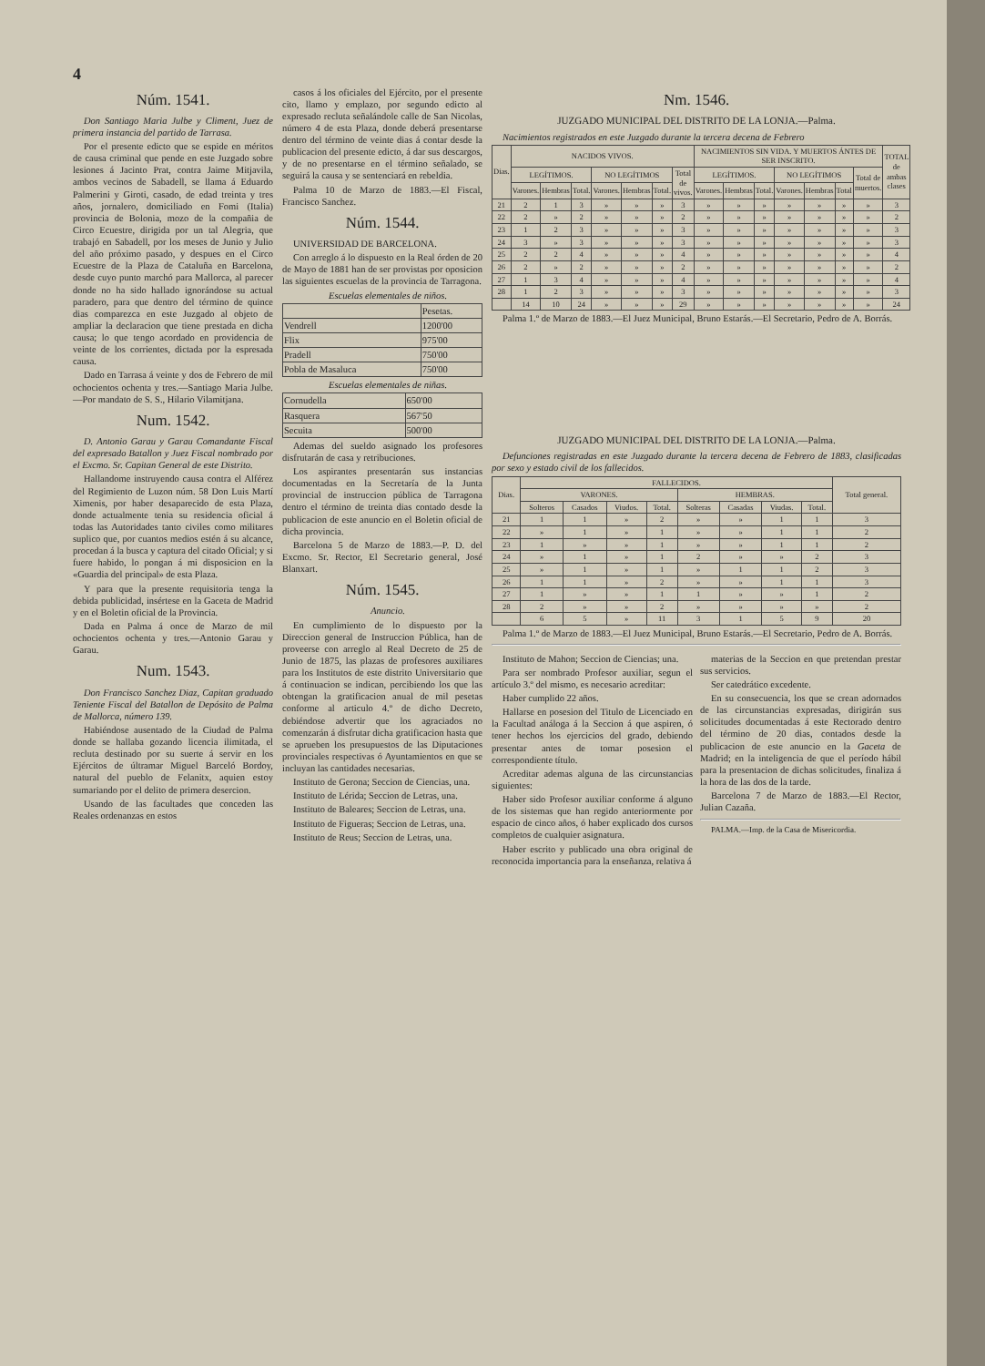4
Núm. 1541.
Don Santiago Maria Julbe y Climent, Juez de primera instancia del partido de Tarrasa.
Por el presente edicto que se espide en méritos de causa criminal que pende en este Juzgado sobre lesiones á Jacinto Prat, contra Jaime Mitjavila, ambos vecinos de Sabadell, se llama á Eduardo Palmerini y Giroti, casado, de edad treinta y tres años, jornalero, domiciliado en Fomi (Italia) provincia de Bolonia, mozo de la compañia de Circo Ecuestre, dirigida por un tal Alegria, que trabajó en Sabadell, por los meses de Junio y Julio del año próximo pasado, y despues en el Circo Ecuestre de la Plaza de Cataluña en Barcelona, desde cuyo punto marchó para Mallorca, al parecer donde no ha sido hallado ignorándose su actual paradero, para que dentro del término de quince dias comparezca en este Juzgado al objeto de ampliar la declaracion que tiene prestada en dicha causa; lo que tengo acordado en providencia de veinte de los corrientes, dictada por la espresada causa.
Dado en Tarrasa á veinte y dos de Febrero de mil ochocientos ochenta y tres.—Santiago Maria Julbe.—Por mandato de S. S., Hilario Vilamitjana.
Num. 1542.
D. Antonio Garau y Garau Comandante Fiscal del expresado Batallon y Juez Fiscal nombrado por el Excmo. Sr. Capitan General de este Distrito.
Hallandome instruyendo causa contra el Alférez del Regimiento de Luzon núm. 58 Don Luis Martí Ximenis, por haber desaparecido de esta Plaza, donde actualmente tenia su residencia oficial á todas las Autoridades tanto civiles como militares suplico que, por cuantos medios estén á su alcance, procedan á la busca y captura del citado Oficial; y si fuere habido, lo pongan á mi disposicion en la «Guardia del principal» de esta Plaza.
Y para que la presente requisitoria tenga la debida publicidad, insértese en la Gaceta de Madrid y en el Boletin oficial de la Provincia.
Dada en Palma á once de Marzo de mil ochocientos ochenta y tres.—Antonio Garau y Garau.
Num. 1543.
Don Francisco Sanchez Diaz, Capitan graduado Teniente Fiscal del Batallon de Depósito de Palma de Mallorca, número 139.
Habiéndose ausentado de la Ciudad de Palma donde se hallaba gozando licencia ilimitada, el recluta destinado por su suerte á servir en los Ejércitos de últramar Miguel Barceló Bordoy, natural del pueblo de Felanitx, aquien estoy sumariando por el delito de primera desercion.
Usando de las facultades que conceden las Reales ordenanzas en estos
casos á los oficiales del Ejército, por el presente cito, llamo y emplazo, por segundo edicto al expresado recluta señalándole calle de San Nicolas, número 4 de esta Plaza, donde deberá presentarse dentro del término de veinte dias á contar desde la publicacion del presente edicto, á dar sus descargos, y de no presentarse en el término señalado, se seguirá la causa y se sentenciará en rebeldia.
Palma 10 de Marzo de 1883.—El Fiscal, Francisco Sanchez.
Núm. 1544.
UNIVERSIDAD DE BARCELONA.
Con arreglo á lo dispuesto en la Real órden de 20 de Mayo de 1881 han de ser provistas por oposicion las siguientes escuelas de la provincia de Tarragona.
Escuelas elementales de niños.
| | Pesetas. |
| --- | --- |
| Vendrell | 1200'00 |
| Flix | 975'00 |
| Pradell | 750'00 |
| Pobla de Masaluca | 750'00 |
Escuelas elementales de niñas.
| Cornudella | 650'00 |
| Rasquera | 567'50 |
| Secuita | 500'00 |
Ademas del sueldo asignado los profesores disfrutarán de casa y retribuciones.
Los aspirantes presentarán sus instancias documentadas en la Secretaría de la Junta provincial de instruccion pública de Tarragona dentro el término de treinta dias contado desde la publicacion de este anuncio en el Boletin oficial de dicha provincia.
Barcelona 5 de Marzo de 1883.—P. D. del Excmo. Sr. Rector, El Secretario general, José Blanxart.
Núm. 1545.
Anuncio.
En cumplimiento de lo dispuesto por la Direccion general de Instruccion Pública, han de proveerse con arreglo al Real Decreto de 25 de Junio de 1875, las plazas de profesores auxiliares para los Institutos de este distrito Universitario que á continuacion se indican, percibiendo los que las obtengan la gratificacion anual de mil pesetas conforme al articulo 4.º de dicho Decreto, debiéndose advertir que los agraciados no comenzarán á disfrutar dicha gratificacion hasta que se aprueben los presupuestos de las Diputaciones provinciales respectivas ó Ayuntamientos en que se incluyan las cantidades necesarias.
Instituto de Gerona; Seccion de Ciencias, una.
Instituto de Lérida; Seccion de Letras, una.
Instituto de Baleares; Seccion de Letras, una.
Instituto de Figueras; Seccion de Letras, una.
Instituto de Reus; Seccion de Letras, una.
Nm. 1546.
JUZGADO MUNICIPAL DEL DISTRITO DE LA LONJA.—Palma.
Nacimientos registrados en este Juzgado durante la tercera decena de Febrero
| Dias. | NACIDOS VIVOS. | | | | | | | NACIMIENTOS SIN VIDA. Y MUERTOS ÁNTES DE SER INSCRITO. | | | | | | | TOTAL de ambas clases |
| --- | --- | --- | --- | --- | --- | --- | --- | --- | --- | --- | --- | --- | --- | --- | --- |
| | LEGÍTIMOS. | | | NO LEGÍTIMOS | | | Total de vivos. | LEGÍTIMOS. | | | NO LEGÍTIMOS | | | Total de muertos. | |
| | Varones. | Hembras | Total. | Varones. | Hembras | Total. | | Varones. | Hembras | Total. | Varones. | Hembras | Total | | |
| 21 | 2 | 1 | 3 | » | » | » | 3 | » | » | » | » | » | » | » | 3 |
| 22 | 2 | » | 2 | » | » | » | 2 | » | » | » | » | » | » | » | 2 |
| 23 | 1 | 2 | 3 | » | » | » | 3 | » | » | » | » | » | » | » | 3 |
| 24 | 3 | » | 3 | » | » | » | 3 | » | » | » | » | » | » | » | 3 |
| 25 | 2 | 2 | 4 | » | » | » | 4 | » | » | » | » | » | » | » | 4 |
| 26 | 2 | » | 2 | » | » | » | 2 | » | » | » | » | » | » | » | 2 |
| 27 | 1 | 3 | 4 | » | » | » | 4 | » | » | » | » | » | » | » | 4 |
| 28 | 1 | 2 | 3 | » | » | » | 3 | » | » | » | » | » | » | » | 3 |
| | 14 | 10 | 24 | » | » | » | 29 | » | » | » | » | » | » | » | 24 |
Palma 1.º de Marzo de 1883.—El Juez Municipal, Bruno Estarás.—El Secretario, Pedro de A. Borrás.
JUZGADO MUNICIPAL DEL DISTRITO DE LA LONJA.—Palma.
Defunciones registradas en este Juzgado durante la tercera decena de Febrero de 1883, clasificadas por sexo y estado civil de los fallecidos.
| Dias. | FALLECIDOS. | | | | | | | | Total general. |
| --- | --- | --- | --- | --- | --- | --- | --- | --- | --- |
| | VARONES. | | | | HEMBRAS. | | | | |
| | Solteros | Casados | Viudos. | Total. | Solteras | Casadas | Viudas. | Total. | |
| 21 | 1 | 1 | » | 2 | » | » | 1 | 1 | 3 |
| 22 | » | 1 | » | 1 | » | » | 1 | 1 | 2 |
| 23 | 1 | » | » | 1 | » | » | 1 | 1 | 2 |
| 24 | » | 1 | » | 1 | 2 | » | » | 2 | 3 |
| 25 | » | 1 | » | 1 | » | 1 | 1 | 2 | 3 |
| 26 | 1 | 1 | » | 2 | » | » | 1 | 1 | 3 |
| 27 | 1 | » | » | 1 | 1 | » | » | 1 | 2 |
| 28 | 2 | » | » | 2 | » | » | » | » | 2 |
| | 6 | 5 | » | 11 | 3 | 1 | 5 | 9 | 20 |
Palma 1.º de Marzo de 1883.—El Juez Municipal, Bruno Estarás.—El Secretario, Pedro de A. Borrás.
Instituto de Mahon; Seccion de Ciencias; una.
Para ser nombrado Profesor auxiliar, segun el artículo 3.º del mismo, es necesario acreditar:
Haber cumplido 22 años.
Hallarse en posesion del Titulo de Licenciado en la Facultad análoga á la Seccion á que aspiren, ó tener hechos los ejercicios del grado, debiendo presentar antes de tomar posesion el correspondiente título.
Acreditar ademas alguna de las circunstancias siguientes:
Haber sido Profesor auxiliar conforme á alguno de los sistemas que han regido anteriormente por espacio de cinco años, ó haber explicado dos cursos completos de cualquier asignatura.
Haber escrito y publicado una obra original de reconocida importancia para la enseñanza, relativa á
materias de la Seccion en que pretendan prestar sus servicios.
Ser catedrático excedente.
En su consecuencia, los que se crean adornados de las circunstancias expresadas, dirigirán sus solicitudes documentadas á este Rectorado dentro del término de 20 dias, contados desde la publicacion de este anuncio en la Gaceta de Madrid; en la inteligencia de que el período hábil para la presentacion de dichas solicitudes, finaliza á la hora de las dos de la tarde.
Barcelona 7 de Marzo de 1883.—El Rector, Julian Cazaña.
PALMA.—Imp. de la Casa de Misericordia.